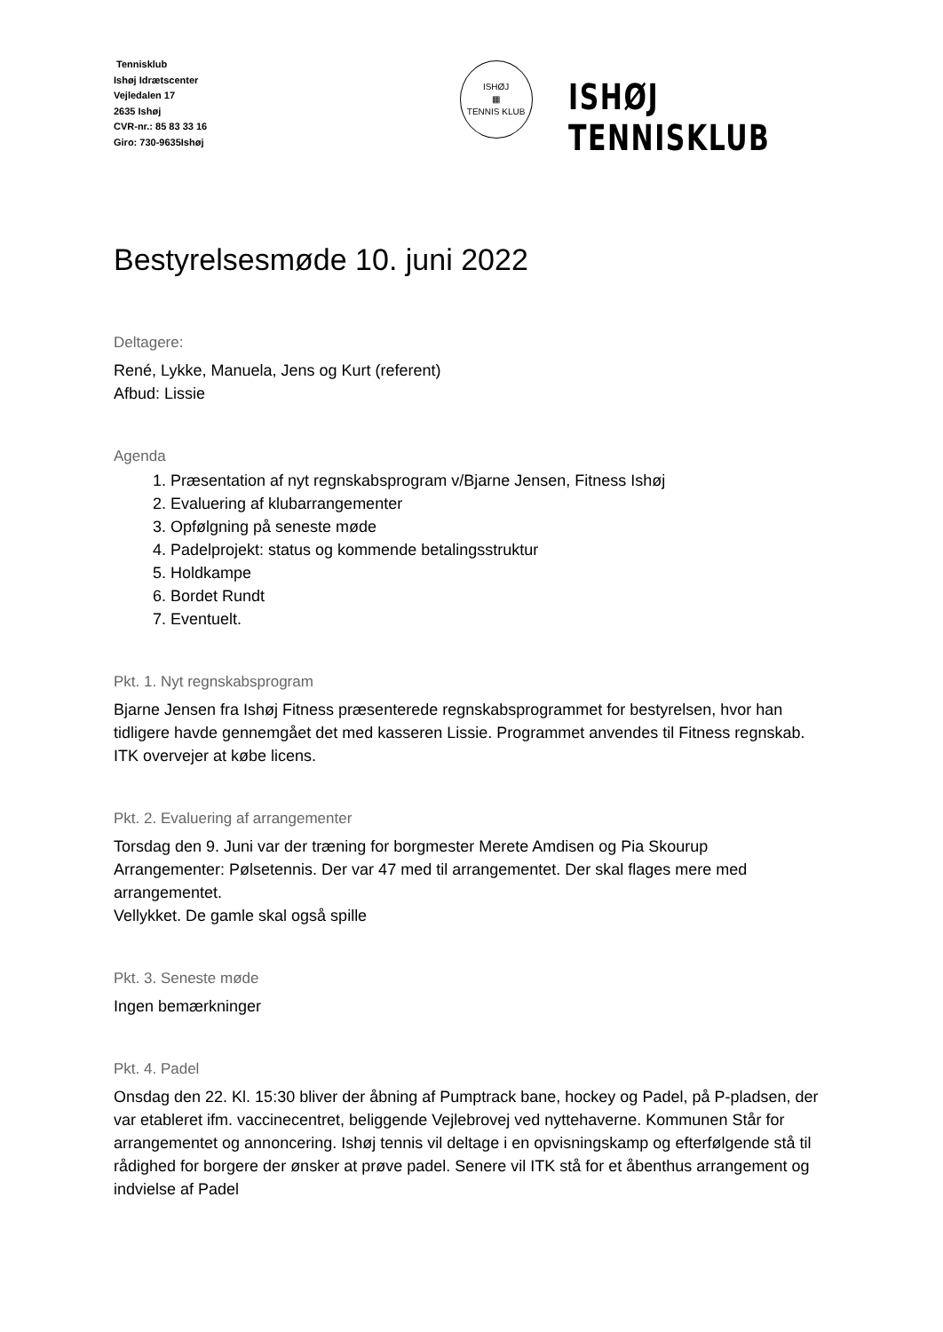Tennisklub
Ishøj Idrætscenter
Vejledalen 17
2635 Ishøj
CVR-nr.: 85 83 33 16
Giro: 730-9635Ishøj
ISHØJ
▦
TENNIS KLUB
ISHØJ TENNISKLUB
Bestyrelsesmøde 10. juni 2022
Deltagere:
René, Lykke, Manuela, Jens og Kurt (referent)
Afbud: Lissie
Agenda
1. Præsentation af nyt regnskabsprogram v/Bjarne Jensen, Fitness Ishøj
2. Evaluering af klubarrangementer
3. Opfølgning på seneste møde
4. Padelprojekt: status og kommende betalingsstruktur
5. Holdkampe
6. Bordet Rundt
7. Eventuelt.
Pkt. 1. Nyt regnskabsprogram
Bjarne Jensen fra Ishøj Fitness præsenterede regnskabsprogrammet for bestyrelsen, hvor han tidligere havde gennemgået det med kasseren Lissie. Programmet anvendes til Fitness regnskab. ITK overvejer at købe licens.
Pkt. 2. Evaluering af arrangementer
Torsdag den 9. Juni var der træning for borgmester Merete Amdisen og Pia Skourup
Arrangementer: Pølsetennis. Der var 47 med til arrangementet. Der skal flages mere med arrangementet.
Vellykket. De gamle skal også spille
Pkt. 3. Seneste møde
Ingen bemærkninger
Pkt. 4. Padel
Onsdag den 22. Kl. 15:30 bliver der åbning af Pumptrack bane, hockey og Padel, på P-pladsen, der var etableret ifm. vaccinecentret, beliggende Vejlebrovej ved nyttehaverne. Kommunen Står for arrangementet og annoncering. Ishøj tennis vil deltage i en opvisningskamp og efterfølgende stå til rådighed for borgere der ønsker at prøve padel. Senere vil ITK stå for et åbenthus arrangement og indvielse af Padel